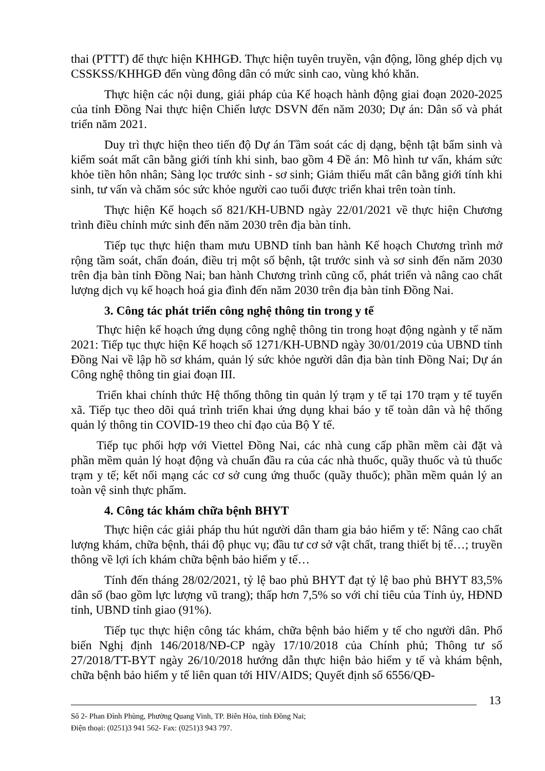thai (PTTT) để thực hiện KHHGĐ. Thực hiện tuyên truyền, vận động, lồng ghép dịch vụ CSSKSS/KHHGĐ đến vùng đông dân có mức sinh cao, vùng khó khăn.
Thực hiện các nội dung, giải pháp của Kế hoạch hành động giai đoạn 2020-2025 của tỉnh Đồng Nai thực hiện Chiến lược DSVN đến năm 2030; Dự án: Dân số và phát triển năm 2021.
Duy trì thực hiện theo tiến độ Dự án Tầm soát các dị dạng, bệnh tật bẩm sinh và kiểm soát mất cân bằng giới tính khi sinh, bao gồm 4 Đề án: Mô hình tư vấn, khám sức khỏe tiền hôn nhân; Sàng lọc trước sinh - sơ sinh; Giảm thiểu mất cân bằng giới tính khi sinh, tư vấn và chăm sóc sức khỏe người cao tuổi được triển khai trên toàn tỉnh.
Thực hiện Kế hoạch số 821/KH-UBND ngày 22/01/2021 về thực hiện Chương trình điều chỉnh mức sinh đến năm 2030 trên địa bàn tỉnh.
Tiếp tục thực hiện tham mưu UBND tỉnh ban hành Kế hoạch Chương trình mở rộng tầm soát, chẩn đoán, điều trị một số bệnh, tật trước sinh và sơ sinh đến năm 2030 trên địa bàn tỉnh Đồng Nai; ban hành Chương trình cũng cố, phát triển và nâng cao chất lượng dịch vụ kế hoạch hoá gia đình đến năm 2030 trên địa bàn tỉnh Đồng Nai.
3. Công tác phát triển công nghệ thông tin trong y tế
Thực hiện kế hoạch ứng dụng công nghệ thông tin trong hoạt động ngành y tế năm 2021: Tiếp tục thực hiện Kế hoạch số 1271/KH-UBND ngày 30/01/2019 của UBND tỉnh Đồng Nai về lập hồ sơ khám, quản lý sức khỏe người dân địa bàn tỉnh Đồng Nai; Dự án Công nghệ thông tin giai đoạn III.
Triển khai chính thức Hệ thống thông tin quản lý trạm y tế tại 170 trạm y tế tuyến xã. Tiếp tục theo dõi quá trình triển khai ứng dụng khai báo y tế toàn dân và hệ thống quản lý thông tin COVID-19 theo chỉ đạo của Bộ Y tế.
Tiếp tục phối hợp với Viettel Đồng Nai, các nhà cung cấp phần mềm cài đặt và phần mềm quản lý hoạt động và chuẩn đầu ra của các nhà thuốc, quầy thuốc và tủ thuốc trạm y tế; kết nối mạng các cơ sở cung ứng thuốc (quầy thuốc); phần mềm quản lý an toàn vệ sinh thực phẩm.
4. Công tác khám chữa bệnh BHYT
Thực hiện các giải pháp thu hút người dân tham gia bảo hiểm y tế: Nâng cao chất lượng khám, chữa bệnh, thái độ phục vụ; đầu tư cơ sở vật chất, trang thiết bị tế…; truyền thông về lợi ích khám chữa bệnh bảo hiểm y tế…
Tính đến tháng 28/02/2021, tỷ lệ bao phủ BHYT đạt tỷ lệ bao phủ BHYT 83,5% dân số (bao gồm lực lượng vũ trang); thấp hơn 7,5% so với chỉ tiêu của Tỉnh ủy, HĐND tỉnh, UBND tỉnh giao (91%).
Tiếp tục thực hiện công tác khám, chữa bệnh bảo hiểm y tế cho người dân. Phổ biến Nghị định 146/2018/NĐ-CP ngày 17/10/2018 của Chính phủ; Thông tư số 27/2018/TT-BYT ngày 26/10/2018 hướng dẫn thực hiện bảo hiểm y tế và khám bệnh, chữa bệnh bảo hiểm y tế liên quan tới HIV/AIDS; Quyết định số 6556/QĐ-
13
Số 2- Phan Đình Phùng, Phường Quang Vinh, TP. Biên Hòa, tỉnh Đồng Nai;
Điện thoại: (0251)3 941 562- Fax: (0251)3 943 797.